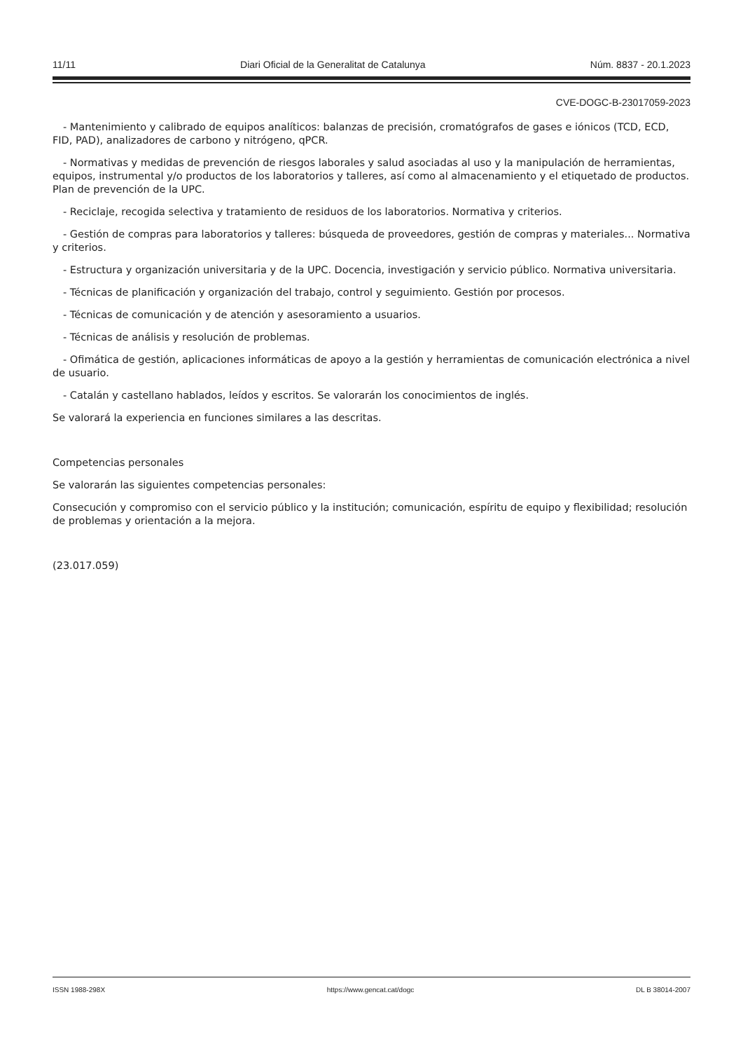11/11 Diari Oficial de la Generalitat de Catalunya Núm. 8837 - 20.1.2023
CVE-DOGC-B-23017059-2023
- Mantenimiento y calibrado de equipos analíticos: balanzas de precisión, cromatógrafos de gases e iónicos (TCD, ECD, FID, PAD), analizadores de carbono y nitrógeno, qPCR.
- Normativas y medidas de prevención de riesgos laborales y salud asociadas al uso y la manipulación de herramientas, equipos, instrumental y/o productos de los laboratorios y talleres, así como al almacenamiento y el etiquetado de productos. Plan de prevención de la UPC.
- Reciclaje, recogida selectiva y tratamiento de residuos de los laboratorios. Normativa y criterios.
- Gestión de compras para laboratorios y talleres: búsqueda de proveedores, gestión de compras y materiales... Normativa y criterios.
- Estructura y organización universitaria y de la UPC. Docencia, investigación y servicio público. Normativa universitaria.
- Técnicas de planificación y organización del trabajo, control y seguimiento. Gestión por procesos.
- Técnicas de comunicación y de atención y asesoramiento a usuarios.
- Técnicas de análisis y resolución de problemas.
- Ofimática de gestión, aplicaciones informáticas de apoyo a la gestión y herramientas de comunicación electrónica a nivel de usuario.
- Catalán y castellano hablados, leídos y escritos. Se valorarán los conocimientos de inglés.
Se valorará la experiencia en funciones similares a las descritas.
Competencias personales
Se valorarán las siguientes competencias personales:
Consecución y compromiso con el servicio público y la institución; comunicación, espíritu de equipo y flexibilidad; resolución de problemas y orientación a la mejora.
(23.017.059)
ISSN 1988-298X https://www.gencat.cat/dogc DL B 38014-2007